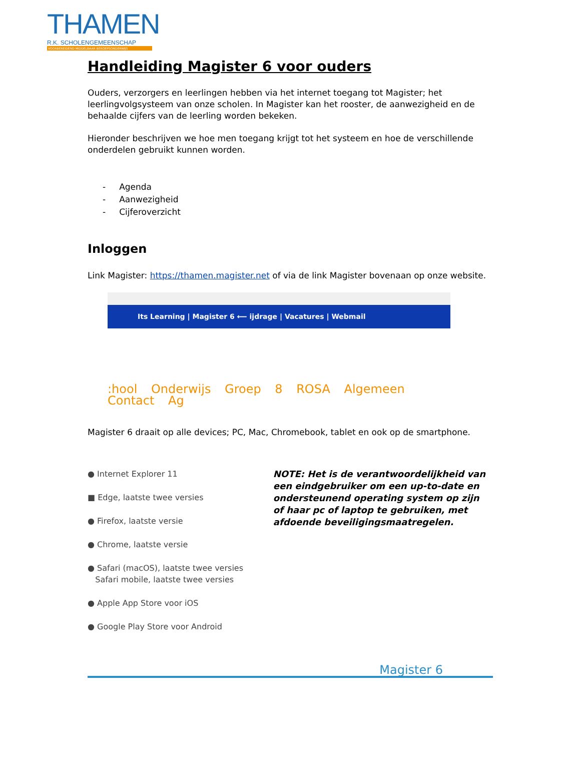THAMEN
R.K. SCHOLENGEMEENSCHAP
VOORBEREIDEND MIDDELBAAR BEROEPSONDERWIJS
Handleiding Magister 6 voor ouders
Ouders, verzorgers en leerlingen hebben via het internet toegang tot Magister; het leerlingvolgsysteem van onze scholen. In Magister kan het rooster, de aanwezigheid en de behaalde cijfers van de leerling worden bekeken.
Hieronder beschrijven we hoe men toegang krijgt tot het systeem en hoe de verschillende onderdelen gebruikt kunnen worden.
- Agenda
- Aanwezigheid
- Cijferoverzicht
Inloggen
Link Magister: https://thamen.magister.net of via de link Magister bovenaan op onze website.
Its Learning | Magister 6 ⟵ ijdrage | Vacatures | Webmail
:hool Onderwijs Groep 8 ROSA Algemeen Contact Ag
Magister 6 draait op alle devices; PC, Mac, Chromebook, tablet en ook op de smartphone.
● Internet Explorer 11
■ Edge, laatste twee versies
● Firefox, laatste versie
● Chrome, laatste versie
● Safari (macOS), laatste twee versies
Safari mobile, laatste twee versies
● Apple App Store voor iOS
● Google Play Store voor Android
NOTE: Het is de verantwoordelijkheid van een eindgebruiker om een up-to-date en ondersteunend operating system op zijn of haar pc of laptop te gebruiken, met afdoende beveiligingsmaatregelen.
Magister 6